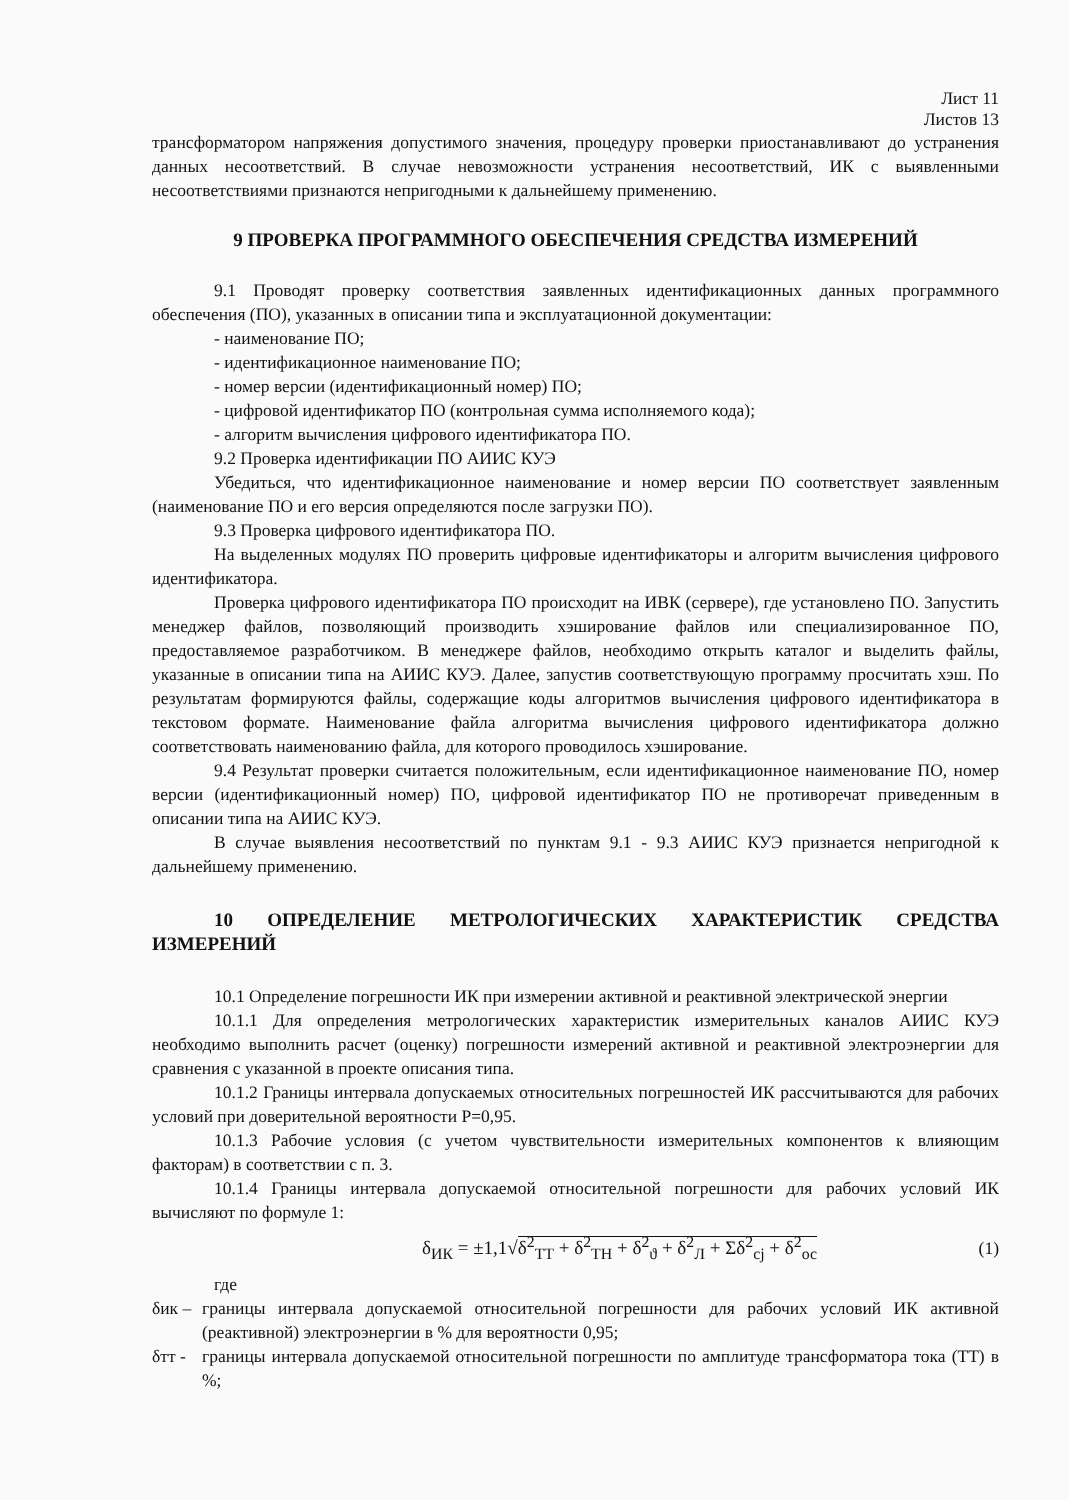Лист 11
Листов 13
трансформатором напряжения допустимого значения, процедуру проверки приостанавливают до устранения данных несоответствий. В случае невозможности устранения несоответствий, ИК с выявленными несоответствиями признаются непригодными к дальнейшему применению.
9 ПРОВЕРКА ПРОГРАММНОГО ОБЕСПЕЧЕНИЯ СРЕДСТВА ИЗМЕРЕНИЙ
9.1 Проводят проверку соответствия заявленных идентификационных данных программного обеспечения (ПО), указанных в описании типа и эксплуатационной документации:
- наименование ПО;
- идентификационное наименование ПО;
- номер версии (идентификационный номер) ПО;
- цифровой идентификатор ПО (контрольная сумма исполняемого кода);
- алгоритм вычисления цифрового идентификатора ПО.
9.2 Проверка идентификации ПО АИИС КУЭ
Убедиться, что идентификационное наименование и номер версии ПО соответствует заявленным (наименование ПО и его версия определяются после загрузки ПО).
9.3 Проверка цифрового идентификатора ПО.
На выделенных модулях ПО проверить цифровые идентификаторы и алгоритм вычисления цифрового идентификатора.
Проверка цифрового идентификатора ПО происходит на ИВК (сервере), где установлено ПО. Запустить менеджер файлов, позволяющий производить хэширование файлов или специализированное ПО, предоставляемое разработчиком. В менеджере файлов, необходимо открыть каталог и выделить файлы, указанные в описании типа на АИИС КУЭ. Далее, запустив соответствующую программу просчитать хэш. По результатам формируются файлы, содержащие коды алгоритмов вычисления цифрового идентификатора в текстовом формате. Наименование файла алгоритма вычисления цифрового идентификатора должно соответствовать наименованию файла, для которого проводилось хэширование.
9.4 Результат проверки считается положительным, если идентификационное наименование ПО, номер версии (идентификационный номер) ПО, цифровой идентификатор ПО не противоречат приведенным в описании типа на АИИС КУЭ.
В случае выявления несоответствий по пунктам 9.1 - 9.3 АИИС КУЭ признается непригодной к дальнейшему применению.
10 ОПРЕДЕЛЕНИЕ МЕТРОЛОГИЧЕСКИХ ХАРАКТЕРИСТИК СРЕДСТВА ИЗМЕРЕНИЙ
10.1 Определение погрешности ИК при измерении активной и реактивной электрической энергии
10.1.1 Для определения метрологических характеристик измерительных каналов АИИС КУЭ необходимо выполнить расчет (оценку) погрешности измерений активной и реактивной электроэнергии для сравнения с указанной в проекте описания типа.
10.1.2 Границы интервала допускаемых относительных погрешностей ИК рассчитываются для рабочих условий при доверительной вероятности Р=0,95.
10.1.3 Рабочие условия (с учетом чувствительности измерительных компонентов к влияющим факторам) в соответствии с п. 3.
10.1.4 Границы интервала допускаемой относительной погрешности для рабочих условий ИК вычисляют по формуле 1:
δ<sub>ИК</sub> = ±1,1√δ<sup>2</sup><sub>ТТ</sub> + δ<sup>2</sup><sub>ТН</sub> + δ<sup>2</sup><sub>ϑ</sub> + δ<sup>2</sup><sub>Л</sub> + Σδ<sup>2</sup><sub>cj</sub> + δ<sup>2</sup><sub>ос</sub> (1)
где
δик –
границы интервала допускаемой относительной погрешности для рабочих условий ИК активной (реактивной) электроэнергии в % для вероятности 0,95;
δтт -
границы интервала допускаемой относительной погрешности по амплитуде трансформатора тока (ТТ) в %;